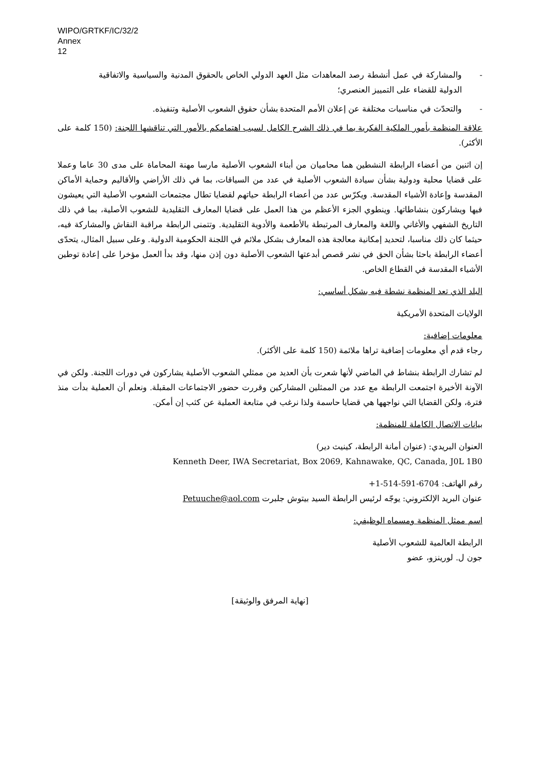WIPO/GRTKF/IC/32/2
Annex
12
- والمشاركة في عمل أنشطة رصد المعاهدات مثل العهد الدولي الخاص بالحقوق المدنية والسياسية والاتفاقية الدولية للقضاء على التمييز العنصري؛
- والتحدّث في مناسبات مختلفة عن إعلان الأمم المتحدة بشأن حقوق الشعوب الأصلية وتنفيذه.
علاقة المنظمة بأمور الملكية الفكرية بما في ذلك الشرح الكامل لسبب اهتمامكم بالأمور التي تناقشها اللجنة: (150 كلمة على الأكثر).
إن اثنين من أعضاء الرابطة النشطين هما محاميان من أبناء الشعوب الأصلية مارسا مهنة المحاماة على مدى 30 عاما وعملا على قضايا محلية ودولية بشأن سيادة الشعوب الأصلية في عدد من السياقات، بما في ذلك الأراضي والأقاليم وحماية الأماكن المقدسة وإعادة الأشياء المقدسة. ويكرّس عدد من أعضاء الرابطة حياتهم لقضايا تطال مجتمعات الشعوب الأصلية التي يعيشون فيها ويشاركون بنشاطاتها. وينطوي الجزء الأعظم من هذا العمل على قضايا المعارف التقليدية للشعوب الأصلية، بما في ذلك التاريخ الشفهي والأغاني واللغة والمعارف المرتبطة بالأطعمة والأدوية التقليدية. وتتمنى الرابطة مراقبة النقاش والمشاركة فيه، حيثما كان ذلك مناسبا، لتحديد إمكانية معالجة هذه المعارف بشكل ملائم في اللجنة الحكومية الدولية. وعلى سبيل المثال، يتحدّى أعضاء الرابطة باحثا بشأن الحق في نشر قصص أبدعتها الشعوب الأصلية دون إذن منها، وقد بدأ العمل مؤخرا على إعادة توطين الأشياء المقدسة في القطاع الخاص.
البلد الذي تعد المنظمة نشطة فيه بشكل أساسي:
الولايات المتحدة الأمريكية
معلومات إضافية:
رجاء قدم أي معلومات إضافية تراها ملائمة (150 كلمة على الأكثر).
لم تشارك الرابطة بنشاط في الماضي لأنها شعرت بأن العديد من ممثلي الشعوب الأصلية يشاركون في دورات اللجنة. ولكن في الآونة الأخيرة اجتمعت الرابطة مع عدد من الممثلين المشاركين وقررت حضور الاجتماعات المقبلة. ونعلم أن العملية بدأت منذ فترة، ولكن القضايا التي نواجهها هي قضايا حاسمة ولذا نرغب في متابعة العملية عن كثب إن أمكن.
بيانات الاتصال الكاملة للمنظمة:
العنوان البريدي: (عنوان أمانة الرابطة، كينيث دير)
Kenneth Deer, IWA Secretariat, Box 2069, Kahnawake, QC, Canada, J0L 1B0
رقم الهاتف: +1-514-591-6704
عنوان البريد الإلكتروني: يوجّه لرئيس الرابطة السيد بيتوش جلبرت Petuuche@aol.com
اسم ممثل المنظمة ومسماه الوظيفي:
الرابطة العالمية للشعوب الأصلية
جون ل. لورينزو، عضو
[نهاية المرفق والوثيقة]